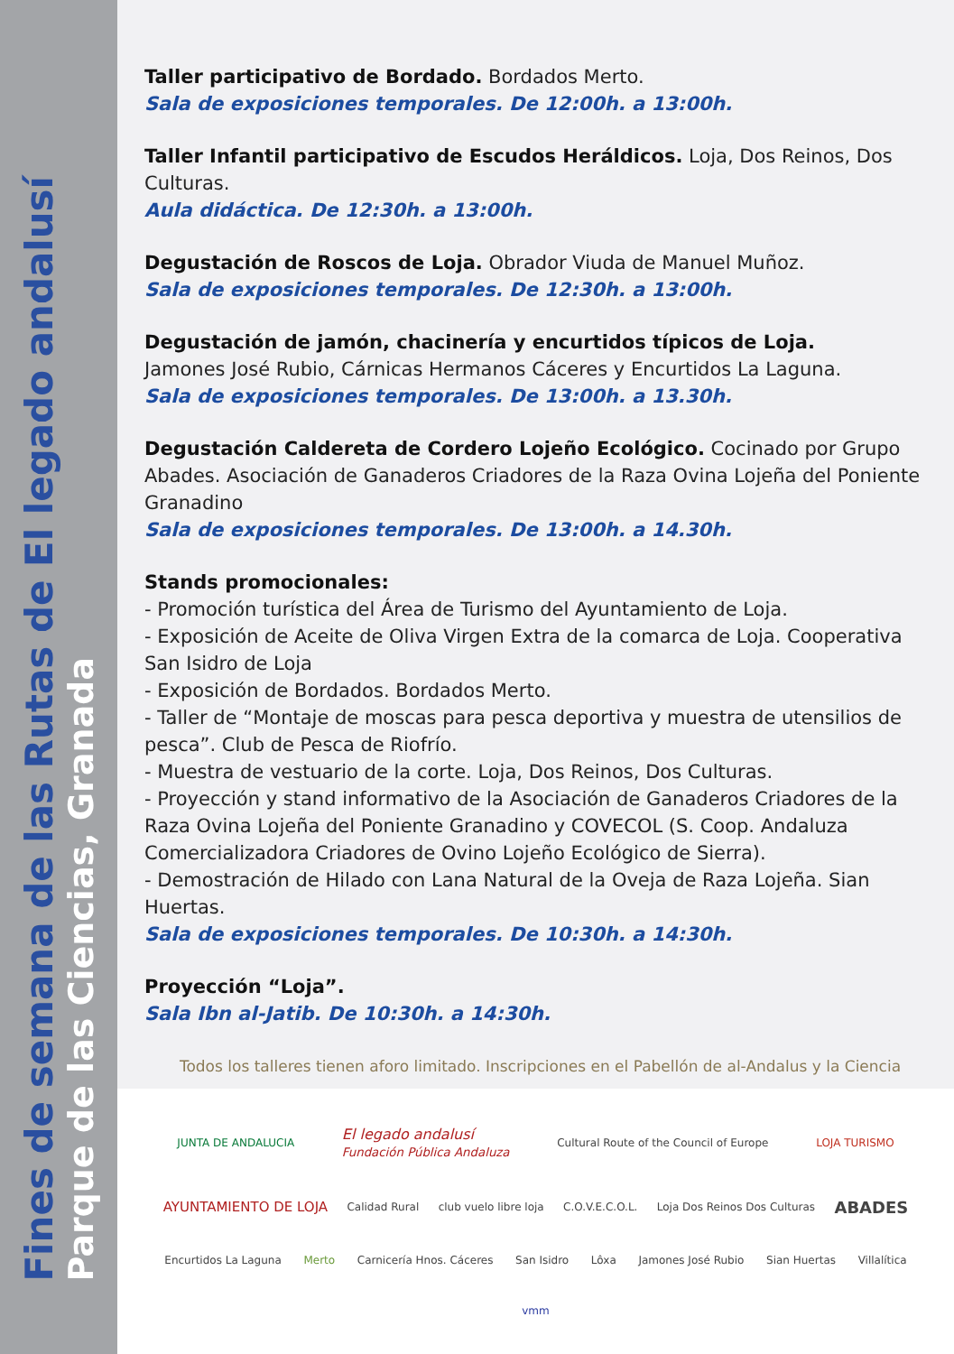Fines de semana de las Rutas de El legado andalusí
Parque de las Ciencias, Granada
Taller participativo de Bordado. Bordados Merto.
Sala de exposiciones temporales. De 12:00h. a 13:00h.
Taller Infantil participativo de Escudos Heráldicos. Loja, Dos Reinos, Dos Culturas.
Aula didáctica. De 12:30h. a 13:00h.
Degustación de Roscos de Loja. Obrador Viuda de Manuel Muñoz.
Sala de exposiciones temporales. De 12:30h. a 13:00h.
Degustación de jamón, chacinería y encurtidos típicos de Loja.
Jamones José Rubio, Cárnicas Hermanos Cáceres y Encurtidos La Laguna.
Sala de exposiciones temporales. De 13:00h. a 13.30h.
Degustación Caldereta de Cordero Lojeño Ecológico. Cocinado por Grupo Abades. Asociación de Ganaderos Criadores de la Raza Ovina Lojeña del Poniente Granadino
Sala de exposiciones temporales. De 13:00h. a 14.30h.
Stands promocionales:
- Promoción turística del Área de Turismo del Ayuntamiento de Loja.
- Exposición de Aceite de Oliva Virgen Extra de la comarca de Loja. Cooperativa San Isidro de Loja
- Exposición de Bordados. Bordados Merto.
- Taller de “Montaje de moscas para pesca deportiva y muestra de utensilios de pesca”. Club de Pesca de Riofrío.
- Muestra de vestuario de la corte. Loja, Dos Reinos, Dos Culturas.
- Proyección y stand informativo de la Asociación de Ganaderos Criadores de la Raza Ovina Lojeña del Poniente Granadino y COVECOL (S. Coop. Andaluza Comercializadora Criadores de Ovino Lojeño Ecológico de Sierra).
- Demostración de Hilado con Lana Natural de la Oveja de Raza Lojeña. Sian Huertas.
Sala de exposiciones temporales. De 10:30h. a 14:30h.
Proyección “Loja”.
Sala Ibn al-Jatib. De 10:30h. a 14:30h.
Todos los talleres tienen aforo limitado. Inscripciones en el Pabellón de al-Andalus y la Ciencia
JUNTA DE ANDALUCIA El legado andalusí
Fundación Pública Andaluza Cultural Route of the Council of Europe LOJA TURISMO AYUNTAMIENTO DE LOJA Calidad Rural club vuelo libre loja C.O.V.E.C.O.L. Loja Dos Reinos Dos Culturas ABADES Encurtidos La Laguna Merto Carnicería Hnos. Cáceres San Isidro Lôxa Jamones José Rubio Sian Huertas Villalítica vmm